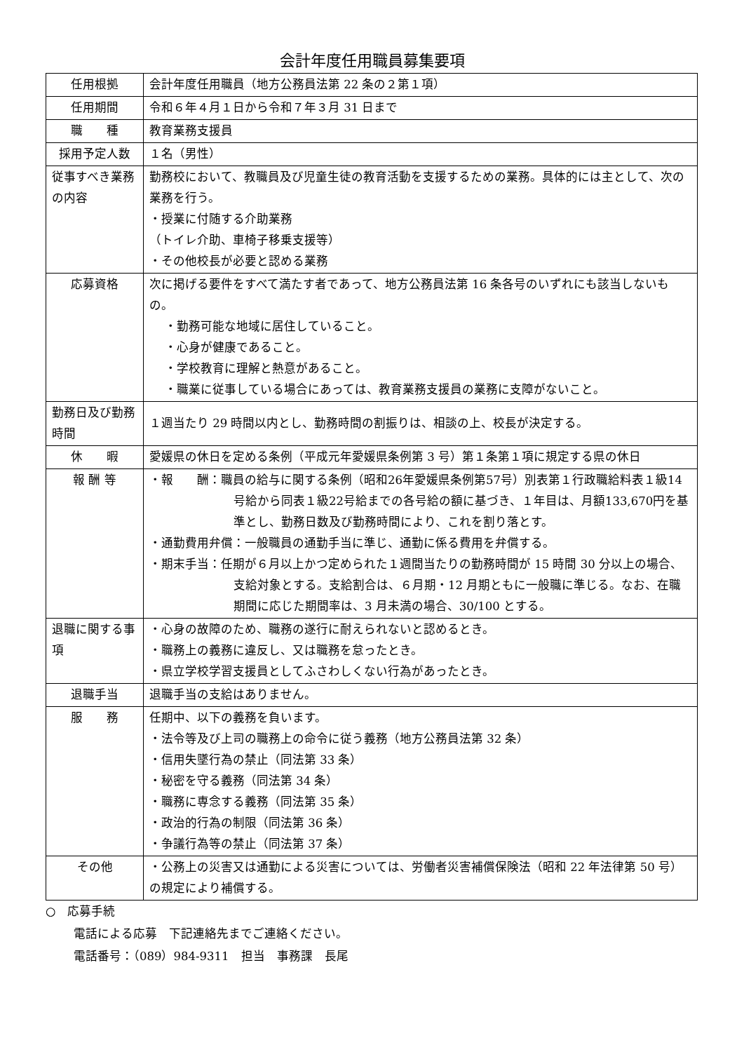会計年度任用職員募集要項
| 任用根拠 | 会計年度任用職員（地方公務員法第 22 条の２第１項） |
| 任用期間 | 令和６年４月１日から令和７年３月 31 日まで |
| 職 種 | 教育業務支援員 |
| 採用予定人数 | １名（男性） |
| 従事すべき業務の内容 | 勤務校において、教職員及び児童生徒の教育活動を支援するための業務。具体的には主として、次の業務を行う。 ・授業に付随する介助業務 （トイレ介助、車椅子移乗支援等） ・その他校長が必要と認める業務 |
| 応募資格 | 次に掲げる要件をすべて満たす者であって、地方公務員法第 16 条各号のいずれにも該当しないもの。 ・勤務可能な地域に居住していること。 ・心身が健康であること。 ・学校教育に理解と熱意があること。 ・職業に従事している場合にあっては、教育業務支援員の業務に支障がないこと。 |
| 勤務日及び勤務時間 | １週当たり 29 時間以内とし、勤務時間の割振りは、相談の上、校長が決定する。 |
| 休 暇 | 愛媛県の休日を定める条例（平成元年愛媛県条例第 3 号）第１条第１項に規定する県の休日 |
| 報 酬 等 | ・報 酬：職員の給与に関する条例（昭和26年愛媛県条例第57号）別表第１行政職給料表１級14号給から同表１級22号給までの各号給の額に基づき、１年目は、月額133,670円を基準とし、勤務日数及び勤務時間により、これを割り落とす。 ・通勤費用弁償：一般職員の通勤手当に準じ、通勤に係る費用を弁償する。 ・期末手当：任期が６月以上かつ定められた１週間当たりの勤務時間が 15 時間 30 分以上の場合、支給対象とする。支給割合は、６月期・12 月期ともに一般職に準じる。なお、在職期間に応じた期間率は、3 月未満の場合、30/100 とする。 |
| 退職に関する事項 | ・心身の故障のため、職務の遂行に耐えられないと認めるとき。 ・職務上の義務に違反し、又は職務を怠ったとき。 ・県立学校学習支援員としてふさわしくない行為があったとき。 |
| 退職手当 | 退職手当の支給はありません。 |
| 服 務 | 任期中、以下の義務を負います。 ・法令等及び上司の職務上の命令に従う義務（地方公務員法第 32 条） ・信用失墜行為の禁止（同法第 33 条） ・秘密を守る義務（同法第 34 条） ・職務に専念する義務（同法第 35 条） ・政治的行為の制限（同法第 36 条） ・争議行為等の禁止（同法第 37 条） |
| その他 | ・公務上の災害又は通勤による災害については、労働者災害補償保険法（昭和 22 年法律第 50 号）の規定により補償する。 |
○　応募手続
電話による応募　下記連絡先までご連絡ください。
電話番号：（089）984-9311　担当　事務課　長尾